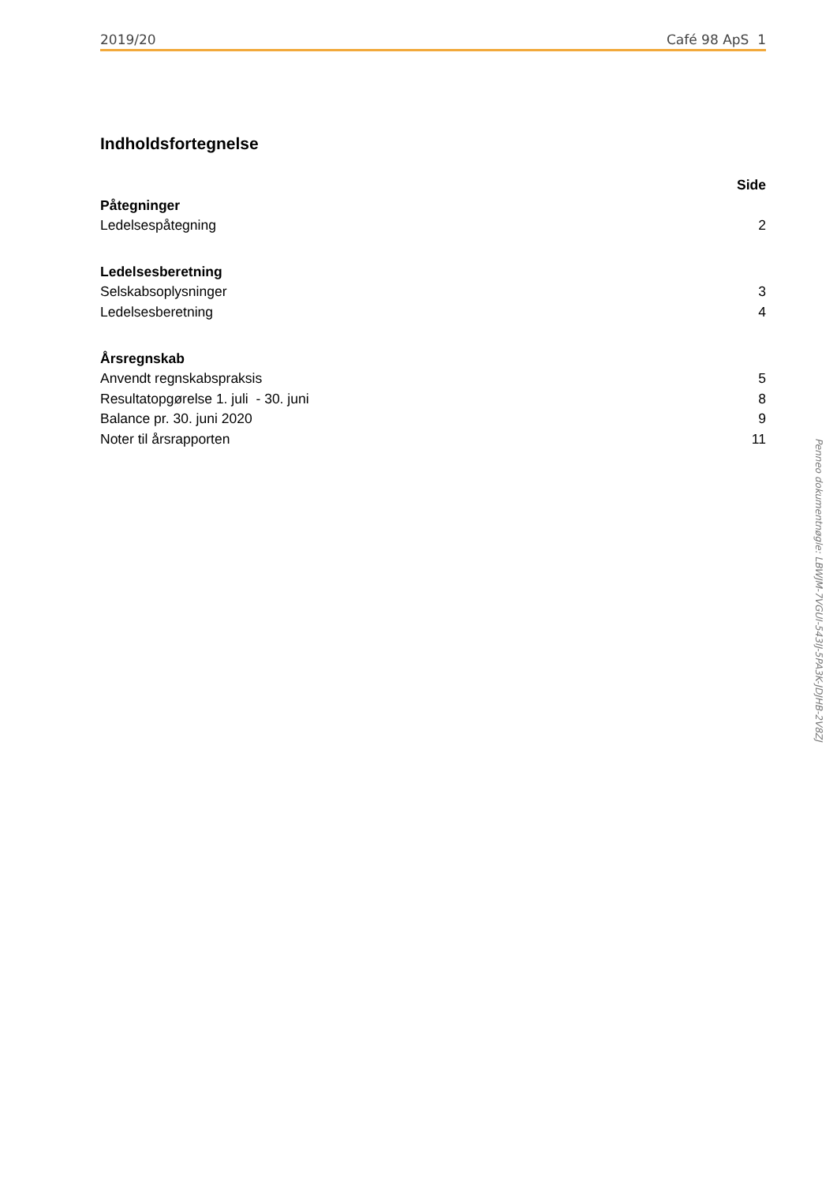2019/20 Café 98 ApS 1
Indholdsfortegnelse
Side
Påtegninger
Ledelsespåtegning 2
Ledelsesberetning
Selskabsoplysninger 3
Ledelsesberetning 4
Årsregnskab
Anvendt regnskabspraksis 5
Resultatopgørelse 1. juli - 30. juni 8
Balance pr. 30. juni 2020 9
Noter til årsrapporten 11
Penneo dokumentnøgle: LBWJM-7VGUI-543IJ-5PA3K-JDJHB-2V8ZJ